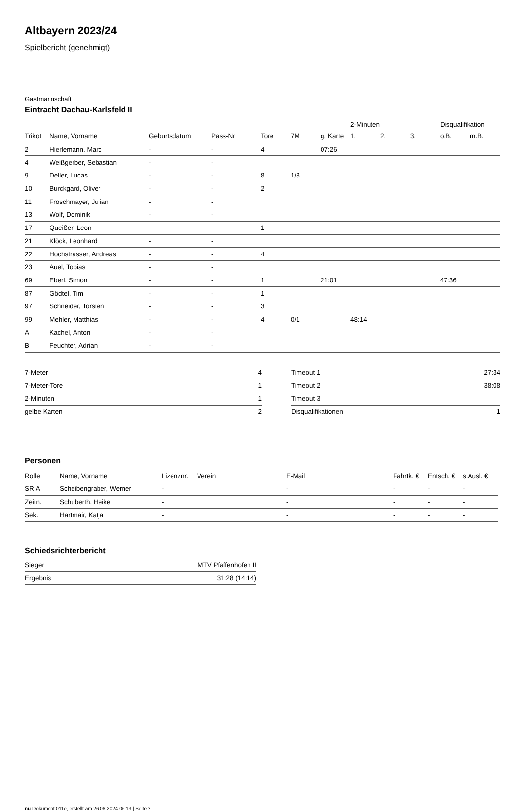Altbayern 2023/24
Spielbericht (genehmigt)
Gastmannschaft
Eintracht Dachau-Karlsfeld II
| | | | | | | | 2-Minuten | | | Disqualifikation | |
| --- | --- | --- | --- | --- | --- | --- | --- | --- | --- | --- | --- |
| Trikot | Name, Vorname | Geburtsdatum | Pass-Nr | Tore | 7M | g. Karte | 1. | 2. | 3. | o.B. | m.B. |
| 2 | Hierlemann, Marc | - | - | 4 | | 07:26 | | | | | |
| 4 | Weißgerber, Sebastian | - | - | | | | | | | | |
| 9 | Deller, Lucas | - | - | 8 | 1/3 | | | | | | |
| 10 | Burckgard, Oliver | - | - | 2 | | | | | | | |
| 11 | Froschmayer, Julian | - | - | | | | | | | | |
| 13 | Wolf, Dominik | - | - | | | | | | | | |
| 17 | Queißer, Leon | - | - | 1 | | | | | | | |
| 21 | Klöck, Leonhard | - | - | | | | | | | | |
| 22 | Hochstrasser, Andreas | - | - | 4 | | | | | | | |
| 23 | Auel, Tobias | - | - | | | | | | | | |
| 69 | Eberl, Simon | - | - | 1 | | 21:01 | | | | 47:36 | |
| 87 | Gödtel, Tim | - | - | 1 | | | | | | | |
| 97 | Schneider, Torsten | - | - | 3 | | | | | | | |
| 99 | Mehler, Matthias | - | - | 4 | 0/1 | | 48:14 | | | | |
| A | Kachel, Anton | - | - | | | | | | | | |
| B | Feuchter, Adrian | - | - | | | | | | | | |
| 7-Meter | 4 |
| 7-Meter-Tore | 1 |
| 2-Minuten | 1 |
| gelbe Karten | 2 |
| Timeout 1 | 27:34 |
| Timeout 2 | 38:08 |
| Timeout 3 | |
| Disqualifikationen | 1 |
Personen
| Rolle | Name, Vorname | Lizenznr. | Verein | E-Mail | Fahrtk. € | Entsch. € | s.Ausl. € |
| --- | --- | --- | --- | --- | --- | --- | --- |
| SR A | Scheibengraber, Werner | - | | - | - | - | - |
| Zeitn. | Schuberth, Heike | - | | - | - | - | - |
| Sek. | Hartmair, Katja | - | | - | - | - | - |
Schiedsrichterbericht
| Sieger | MTV Pfaffenhofen II |
| Ergebnis | 31:28 (14:14) |
nu.Dokument 011e, erstellt am 26.06.2024 06:13 | Seite 2